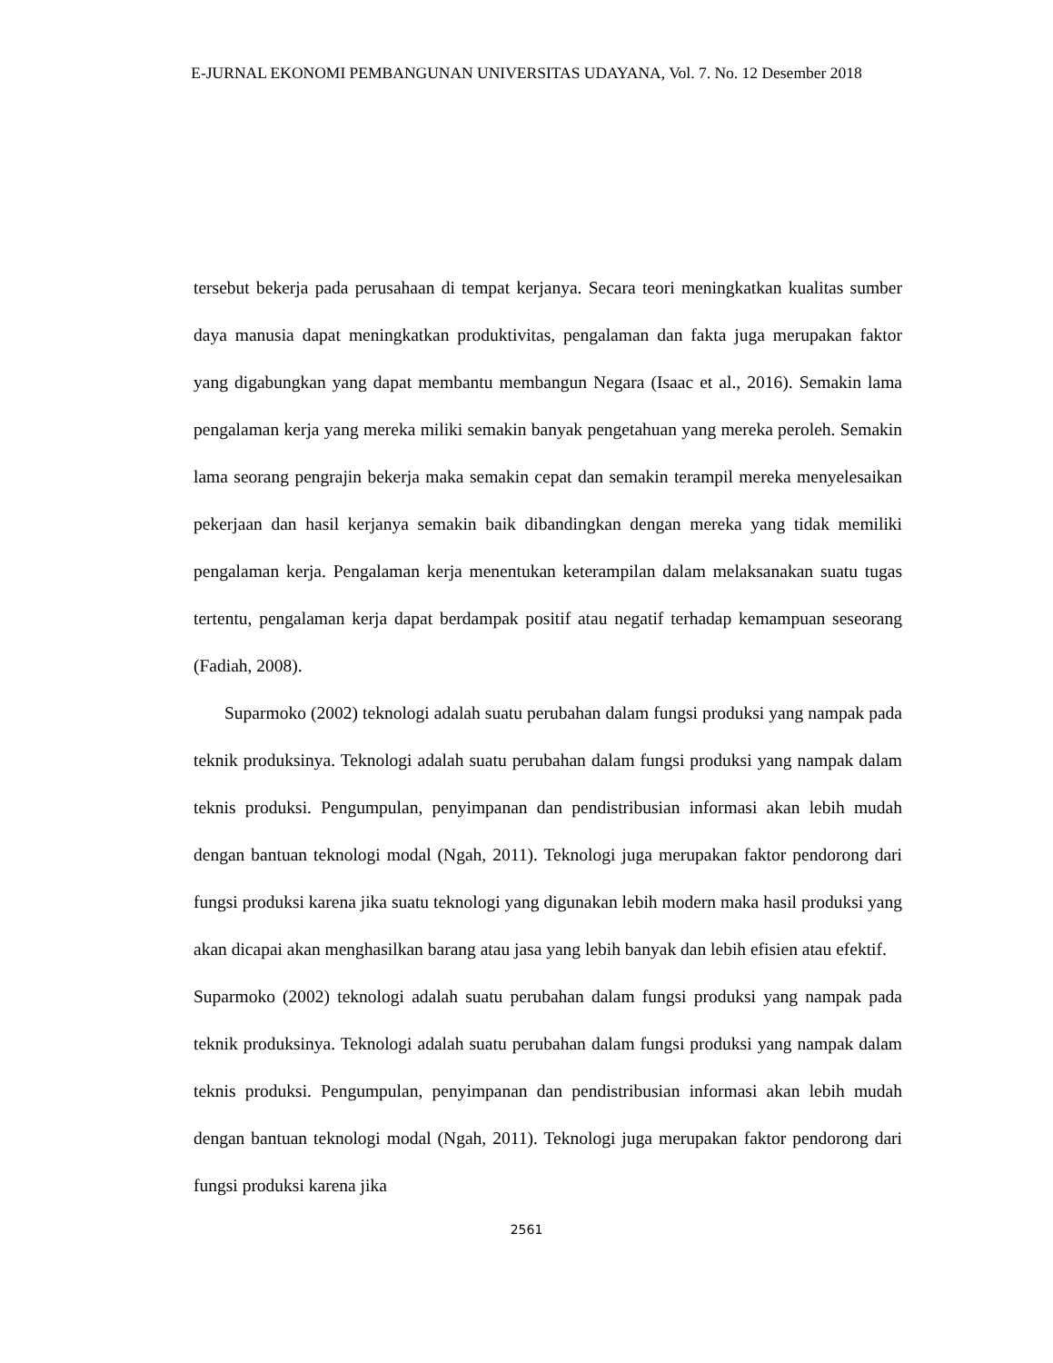E-JURNAL EKONOMI PEMBANGUNAN UNIVERSITAS UDAYANA, Vol. 7. No. 12 Desember 2018
tersebut bekerja pada perusahaan di tempat kerjanya. Secara teori meningkatkan kualitas sumber daya manusia dapat meningkatkan produktivitas, pengalaman dan fakta juga merupakan faktor yang digabungkan yang dapat membantu membangun Negara (Isaac et al., 2016). Semakin lama pengalaman kerja yang mereka miliki semakin banyak pengetahuan yang mereka peroleh. Semakin lama seorang pengrajin bekerja maka semakin cepat dan semakin terampil mereka menyelesaikan pekerjaan dan hasil kerjanya semakin baik dibandingkan dengan mereka yang tidak memiliki pengalaman kerja. Pengalaman kerja menentukan keterampilan dalam melaksanakan suatu tugas tertentu, pengalaman kerja dapat berdampak positif atau negatif terhadap kemampuan seseorang (Fadiah, 2008).
Suparmoko (2002) teknologi adalah suatu perubahan dalam fungsi produksi yang nampak pada teknik produksinya. Teknologi adalah suatu perubahan dalam fungsi produksi yang nampak dalam teknis produksi. Pengumpulan, penyimpanan dan pendistribusian informasi akan lebih mudah dengan bantuan teknologi modal (Ngah, 2011). Teknologi juga merupakan faktor pendorong dari fungsi produksi karena jika suatu teknologi yang digunakan lebih modern maka hasil produksi yang akan dicapai akan menghasilkan barang atau jasa yang lebih banyak dan lebih efisien atau efektif.
Suparmoko (2002) teknologi adalah suatu perubahan dalam fungsi produksi yang nampak pada teknik produksinya. Teknologi adalah suatu perubahan dalam fungsi produksi yang nampak dalam teknis produksi. Pengumpulan, penyimpanan dan pendistribusian informasi akan lebih mudah dengan bantuan teknologi modal (Ngah, 2011). Teknologi juga merupakan faktor pendorong dari fungsi produksi karena jika
2561